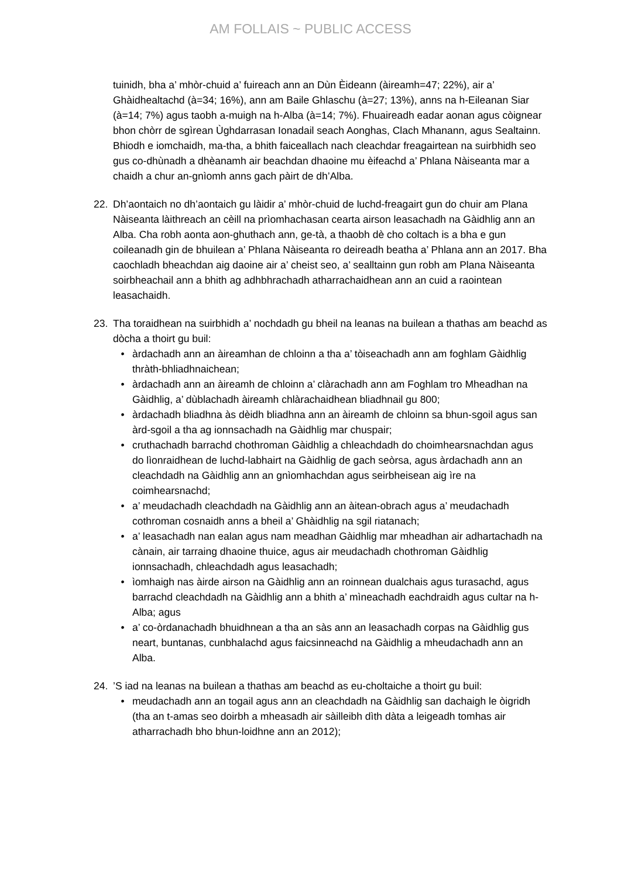AM FOLLAIS ~ PUBLIC ACCESS
tuinidh, bha a’ mhòr-chuid a’ fuireach ann an Dùn Èideann (àireamh=47; 22%), air a’ Ghàidhealtachd (à=34; 16%), ann am Baile Ghlaschu (à=27; 13%), anns na h-Eileanan Siar (à=14; 7%) agus taobh a-muigh na h-Alba (à=14; 7%). Fhuaireadh eadar aonan agus còignear bhon chòrr de sgìrean Ùghdarrasan Ionadail seach Aonghas, Clach Mhanann, agus Sealtainn. Bhiodh e iomchaidh, ma-tha, a bhith faiceallach nach cleachdar freagairtean na suirbhidh seo gus co-dhùnadh a dhèanamh air beachdan dhaoine mu èifeachd a’ Phlana Nàiseanta mar a chaidh a chur an-gnìomh anns gach pàirt de dh’Alba.
22. Dh’aontaich no dh’aontaich gu làidir a’ mhòr-chuid de luchd-freagairt gun do chuir am Plana Nàiseanta làithreach an cèill na prìomhachasan cearta airson leasachadh na Gàidhlig ann an Alba. Cha robh aonta aon-ghuthach ann, ge-tà, a thaobh dè cho coltach is a bha e gun coileanadh gin de bhuilean a’ Phlana Nàiseanta ro deireadh beatha a’ Phlana ann an 2017. Bha caochladh bheachdan aig daoine air a’ cheist seo, a’ sealltainn gun robh am Plana Nàiseanta soirbheachail ann a bhith ag adhbhrachadh atharrachaidhean ann an cuid a raointean leasachaidh.
23. Tha toraidhean na suirbhidh a’ nochdadh gu bheil na leanas na builean a thathas am beachd as dòcha a thoirt gu buil:
• àrdachadh ann an àireamhan de chloinn a tha a’ tòiseachadh ann am foghlam Gàidhlig thràth-bhliadhnaichean;
• àrdachadh ann an àireamh de chloinn a’ clàrachadh ann am Foghlam tro Mheadhan na Gàidhlig, a’ dùblachadh àireamh chlàrachaidhean bliadhnail gu 800;
• àrdachadh bliadhna às dèidh bliadhna ann an àireamh de chloinn sa bhun-sgoil agus san àrd-sgoil a tha ag ionnsachadh na Gàidhlig mar chuspair;
• cruthachadh barrachd chothroman Gàidhlig a chleachdadh do choimhearsnachdan agus do lìonraidhean de luchd-labhairt na Gàidhlig de gach seòrsa, agus àrdachadh ann an cleachdadh na Gàidhlig ann an gnìomhachdan agus seirbheisean aig ìre na coimhearsnachd;
• a’ meudachadh cleachdadh na Gàidhlig ann an àitean-obrach agus a’ meudachadh cothroman cosnaidh anns a bheil a’ Ghàidhlig na sgil riatanach;
• a’ leasachadh nan ealan agus nam meadhan Gàidhlig mar mheadhan air adhartachadh na cànain, air tarraing dhaoine thuice, agus air meudachadh chothroman Gàidhlig ionnsachadh, chleachdadh agus leasachadh;
• ìomhaigh nas àirde airson na Gàidhlig ann an roinnean dualchais agus turasachd, agus barrachd cleachdadh na Gàidhlig ann a bhith a’ mìneachadh eachdraidh agus cultar na h-Alba; agus
• a’ co-òrdanachadh bhuidhnean a tha an sàs ann an leasachadh corpas na Gàidhlig gus neart, buntanas, cunbhalachd agus faicsinneachd na Gàidhlig a mheudachadh ann an Alba.
24.’S iad na leanas na builean a thathas am beachd as eu-choltaiche a thoirt gu buil:
• meudachadh ann an togail agus ann an cleachdadh na Gàidhlig san dachaigh le òigridh (tha an t-amas seo doirbh a mheasadh air sàilleibh dìth dàta a leigeadh tomhas air atharrachadh bho bhun-loidhne ann an 2012);